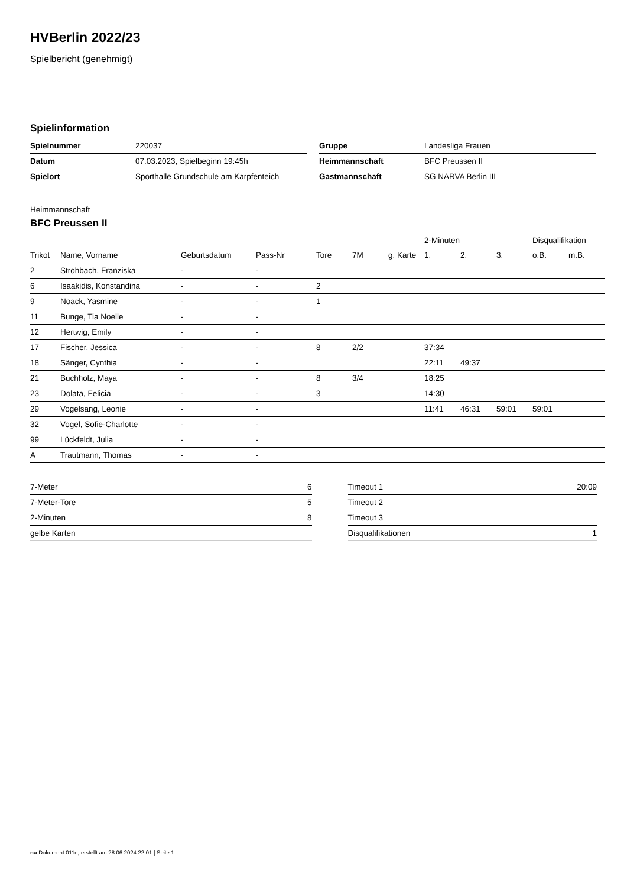HVBerlin 2022/23
Spielbericht (genehmigt)
Spielinformation
| Spielnummer | 220037 |
| Datum | 07.03.2023, Spielbeginn 19:45h |
| Spielort | Sporthalle Grundschule am Karpfenteich |
| Gruppe | Landesliga Frauen |
| Heimmannschaft | BFC Preussen II |
| Gastmannschaft | SG NARVA Berlin III |
Heimmannschaft
BFC Preussen II
| | | | | | | | 2-Minuten | | | Disqualifikation | |
| --- | --- | --- | --- | --- | --- | --- | --- | --- | --- | --- | --- |
| Trikot | Name, Vorname | Geburtsdatum | Pass-Nr | Tore | 7M | g. Karte | 1. | 2. | 3. | o.B. | m.B. |
| 2 | Strohbach, Franziska | - | - | | | | | | | | |
| 6 | Isaakidis, Konstandina | - | - | 2 | | | | | | | |
| 9 | Noack, Yasmine | - | - | 1 | | | | | | | |
| 11 | Bunge, Tia Noelle | - | - | | | | | | | | |
| 12 | Hertwig, Emily | - | - | | | | | | | | |
| 17 | Fischer, Jessica | - | - | 8 | 2/2 | | 37:34 | | | | |
| 18 | Sänger, Cynthia | - | - | | | | 22:11 | 49:37 | | | |
| 21 | Buchholz, Maya | - | - | 8 | 3/4 | | 18:25 | | | | |
| 23 | Dolata, Felicia | - | - | 3 | | | 14:30 | | | | |
| 29 | Vogelsang, Leonie | - | - | | | | 11:41 | 46:31 | 59:01 | 59:01 | |
| 32 | Vogel, Sofie-Charlotte | - | - | | | | | | | | |
| 99 | Lückfeldt, Julia | - | - | | | | | | | | |
| A | Trautmann, Thomas | - | - | | | | | | | | |
| 7-Meter | 6 |
| 7-Meter-Tore | 5 |
| 2-Minuten | 8 |
| gelbe Karten | |
| Timeout 1 | 20:09 |
| Timeout 2 | |
| Timeout 3 | |
| Disqualifikationen | 1 |
nu.Dokument 011e, erstellt am 28.06.2024 22:01 | Seite 1